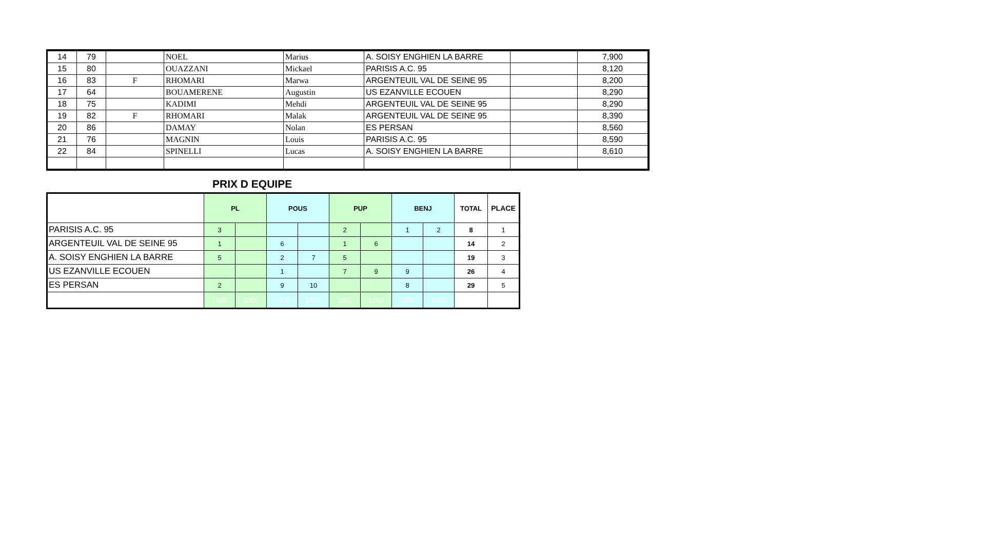| 14 | 79 | | NOEL | Marius | A. SOISY ENGHIEN LA BARRE | | 7,900 |
| 15 | 80 | | OUAZZANI | Mickael | PARISIS A.C. 95 | | 8,120 |
| 16 | 83 | F | RHOMARI | Marwa | ARGENTEUIL VAL DE SEINE 95 | | 8,200 |
| 17 | 64 | | BOUAMERENE | Augustin | US EZANVILLE ECOUEN | | 8,290 |
| 18 | 75 | | KADIMI | Mehdi | ARGENTEUIL VAL DE SEINE 95 | | 8,290 |
| 19 | 82 | F | RHOMARI | Malak | ARGENTEUIL VAL DE SEINE 95 | | 8,390 |
| 20 | 86 | | DAMAY | Nolan | ES PERSAN | | 8,560 |
| 21 | 76 | | MAGNIN | Louis | PARISIS A.C. 95 | | 8,590 |
| 22 | 84 | | SPINELLI | Lucas | A. SOISY ENGHIEN LA BARRE | | 8,610 |
PRIX D EQUIPE
| | PL | | POUS | | PUP | | BENJ | | TOTAL | PLACE |
| --- | --- | --- | --- | --- | --- | --- | --- | --- | --- | --- |
| PARISIS A.C. 95 | 3 | | | | 2 | | 1 | 2 | 8 | 1 |
| ARGENTEUIL VAL DE SEINE 95 | 1 | | 6 | | 1 | 6 | | | 14 | 2 |
| A. SOISY ENGHIEN LA BARRE | 5 | | 2 | 7 | 5 | | | | 19 | 3 |
| US EZANVILLE ECOUEN | | | 1 | | 7 | 9 | 9 | | 26 | 4 |
| ES PERSAN | 2 | | 9 | 10 | | | 8 | | 29 | 5 |
| | 1000 | 1000 | 1000 | 1000 | 1000 | 1000 | 1000 | 1000 | | |